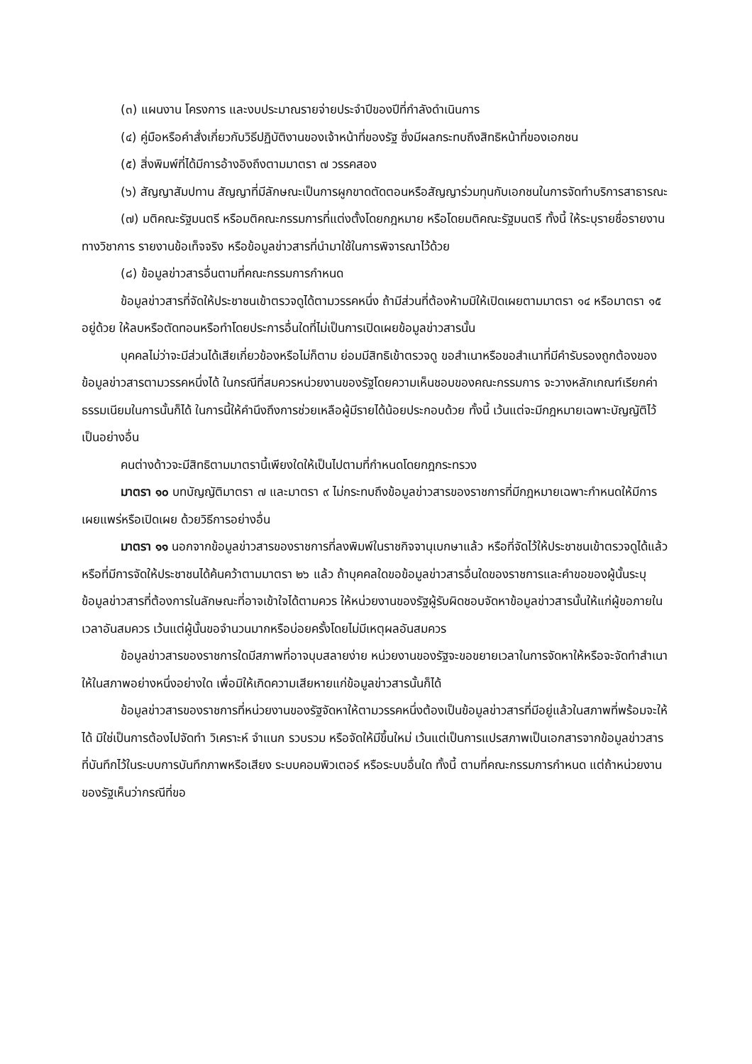(๓) แผนงาน โครงการ และงบประมาณรายจ่ายประจำปีของปีที่กำลังดำเนินการ
(๔) คู่มือหรือคำสั่งเกี่ยวกับวิธีปฏิบัติงานของเจ้าหน้าที่ของรัฐ ซึ่งมีผลกระทบถึงสิทธิหน้าที่ของเอกชน
(๕) สิ่งพิมพ์ที่ได้มีการอ้างอิงถึงตามมาตรา ๗ วรรคสอง
(๖) สัญญาสัมปทาน สัญญาที่มีลักษณะเป็นการผูกขาดตัดตอนหรือสัญญาร่วมทุนกับเอกชนในการจัดทำบริการสาธารณะ
(๗) มติคณะรัฐมนตรี หรือมติคณะกรรมการที่แต่งตั้งโดยกฎหมาย หรือโดยมติคณะรัฐมนตรี ทั้งนี้ ให้ระบุรายชื่อรายงานทางวิชาการ รายงานข้อเท็จจริง หรือข้อมูลข่าวสารที่นำมาใช้ในการพิจารณาไว้ด้วย
(๘) ข้อมูลข่าวสารอื่นตามที่คณะกรรมการกำหนด
ข้อมูลข่าวสารที่จัดให้ประชาชนเข้าตรวจดูได้ตามวรรคหนึ่ง ถ้ามีส่วนที่ต้องห้ามมิให้เปิดเผยตามมาตรา ๑๔ หรือมาตรา ๑๕ อยู่ด้วย ให้ลบหรือตัดทอนหรือทำโดยประการอื่นใดที่ไม่เป็นการเปิดเผยข้อมูลข่าวสารนั้น
บุคคลไม่ว่าจะมีส่วนได้เสียเกี่ยวข้องหรือไม่ก็ตาม ย่อมมีสิทธิเข้าตรวจดู ขอสำเนาหรือขอสำเนาที่มีคำรับรองถูกต้องของข้อมูลข่าวสารตามวรรคหนึ่งได้ ในกรณีที่สมควรหน่วยงานของรัฐโดยความเห็นชอบของคณะกรรมการ จะวางหลักเกณฑ์เรียกค่าธรรมเนียมในการนั้นก็ได้ ในการนี้ให้คำนึงถึงการช่วยเหลือผู้มีรายได้น้อยประกอบด้วย ทั้งนี้ เว้นแต่จะมีกฎหมายเฉพาะบัญญัติไว้เป็นอย่างอื่น
คนต่างด้าวจะมีสิทธิตามมาตรานี้เพียงใดให้เป็นไปตามที่กำหนดโดยกฎกระทรวง
มาตรา ๑๐ บทบัญญัติมาตรา ๗ และมาตรา ๙ ไม่กระทบถึงข้อมูลข่าวสารของราชการที่มีกฎหมายเฉพาะกำหนดให้มีการเผยแพร่หรือเปิดเผย ด้วยวิธีการอย่างอื่น
มาตรา ๑๑ นอกจากข้อมูลข่าวสารของราชการที่ลงพิมพ์ในราชกิจจานุเบกษาแล้ว หรือที่จัดไว้ให้ประชาชนเข้าตรวจดูได้แล้ว หรือที่มีการจัดให้ประชาชนได้ค้นคว้าตามมาตรา ๒๖ แล้ว ถ้าบุคคลใดขอข้อมูลข่าวสารอื่นใดของราชการและคำขอของผู้นั้นระบุข้อมูลข่าวสารที่ต้องการในลักษณะที่อาจเข้าใจได้ตามควร ให้หน่วยงานของรัฐผู้รับผิดชอบจัดหาข้อมูลข่าวสารนั้นให้แก่ผู้ขอภายในเวลาอันสมควร เว้นแต่ผู้นั้นขอจำนวนมากหรือบ่อยครั้งโดยไม่มีเหตุผลอันสมควร
ข้อมูลข่าวสารของราชการใดมีสภาพที่อาจบุบสลายง่าย หน่วยงานของรัฐจะขอขยายเวลาในการจัดหาให้หรือจะจัดทำสำเนาให้ในสภาพอย่างหนึ่งอย่างใด เพื่อมิให้เกิดความเสียหายแก่ข้อมูลข่าวสารนั้นก็ได้
ข้อมูลข่าวสารของราชการที่หน่วยงานของรัฐจัดหาให้ตามวรรคหนึ่งต้องเป็นข้อมูลข่าวสารที่มีอยู่แล้วในสภาพที่พร้อมจะให้ได้ มิใช่เป็นการต้องไปจัดทำ วิเคราะห์ จำแนก รวบรวม หรือจัดให้มีขึ้นใหม่ เว้นแต่เป็นการแปรสภาพเป็นเอกสารจากข้อมูลข่าวสารที่บันทึกไว้ในระบบการบันทึกภาพหรือเสียง ระบบคอมพิวเตอร์ หรือระบบอื่นใด ทั้งนี้ ตามที่คณะกรรมการกำหนด แต่ถ้าหน่วยงานของรัฐเห็นว่ากรณีที่ขอ